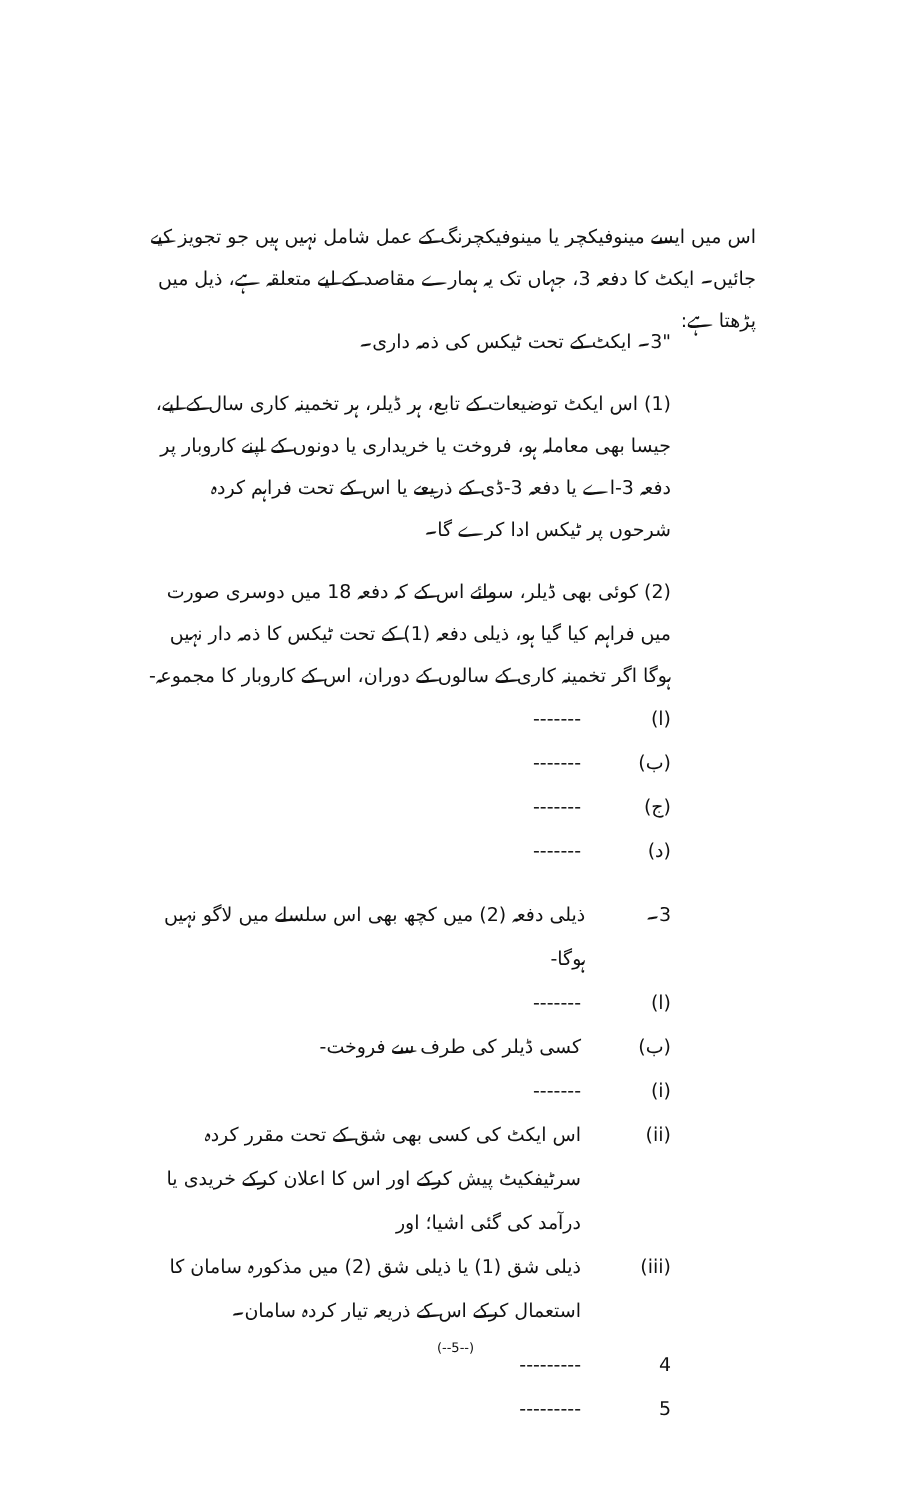اس میں ایسے مینوفیکچر یا مینوفیکچرنگ کے عمل شامل نہیں ہیں جو تجویز کیے جائیں۔ ایکٹ کا دفعہ 3، جہاں تک یہ ہمارے مقاصد کے لیے متعلقہ ہے، ذیل میں پڑھتا ہے:
"3۔ ایکٹ کے تحت ٹیکس کی ذمہ داری۔
(1) اس ایکٹ توضیعات کے تابع، ہر ڈیلر، ہر تخمینہ کاری سال کے لیے، جیسا بھی معاملہ ہو، فروخت یا خریداری یا دونوں کے اپنے کاروبار پر دفعہ 3-اے یا دفعہ 3-ڈی کے ذریعے یا اس کے تحت فراہم کردہ شرحوں پر ٹیکس ادا کرے گا۔
(2) کوئی بھی ڈیلر، سوائے اس کے کہ دفعہ 18 میں دوسری صورت میں فراہم کیا گیا ہو، ذیلی دفعہ (1) کے تحت ٹیکس کا ذمہ دار نہیں ہوگا اگر تخمینہ کاری کے سالوں کے دوران، اس کے کاروبار کا مجموعہ-
(ا) -------
(ب) -------
(ج) -------
(د) -------
3۔ ذیلی دفعہ (2) میں کچھ بھی اس سلسلے میں لاگو نہیں ہوگا-
(ا) -------
(ب) کسی ڈیلر کی طرف سے فروخت-
(i) -------
(ii) اس ایکٹ کی کسی بھی شق کے تحت مقرر کردہ سرٹیفکیٹ پیش کرکے اور اس کا اعلان کرکے خریدی یا درآمد کی گئی اشیا؛ اور
(iii) ذیلی شق (1) یا ذیلی شق (2) میں مذکورہ سامان کا استعمال کرکے اس کے ذریعہ تیار کردہ سامان۔
4 ---------
5 ---------
(--5--)